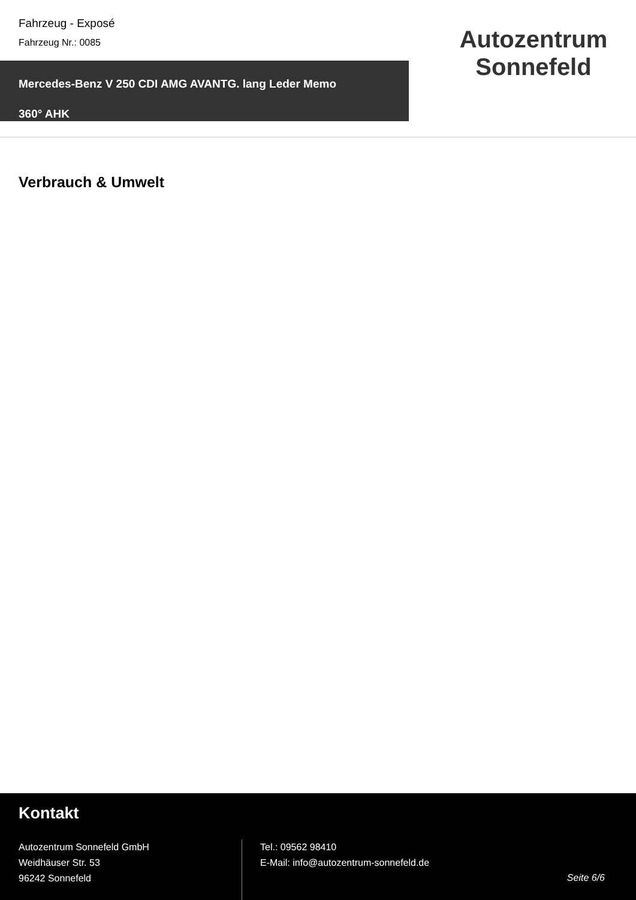Fahrzeug - Exposé
Fahrzeug Nr.: 0085
Mercedes-Benz V 250 CDI AMG AVANTG. lang Leder Memo
360° AHK
Autozentrum
Sonnefeld
Verbrauch & Umwelt
Kontakt
Autozentrum Sonnefeld GmbH
Weidhäuser Str. 53
96242 Sonnefeld
Tel.: 09562 98410
E-Mail: info@autozentrum-sonnefeld.de
Seite 6/6